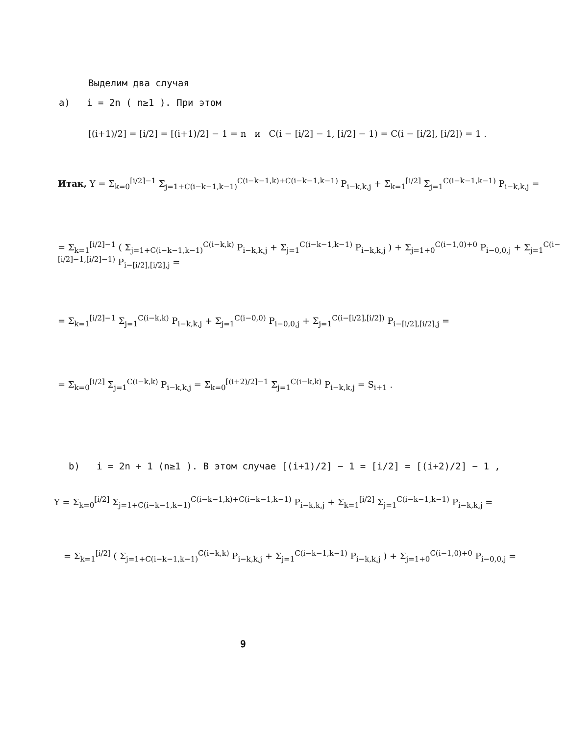Выделим два случая
a) i = 2n ( n≥1 ). При этом
[(i+1)/2] = [i/2] = [(i+1)/2] − 1 = n и C(i − [i/2] − 1, [i/2] − 1) = C(i − [i/2], [i/2]) = 1 .
Итак, Y = Σ<sub>k=0</sub><sup>[i/2]−1</sup> Σ<sub>j=1+C(i−k−1,k−1)</sub><sup>C(i−k−1,k)+C(i−k−1,k−1)</sup> P<sub>i−k,k,j</sub> + Σ<sub>k=1</sub><sup>[i/2]</sup> Σ<sub>j=1</sub><sup>C(i−k−1,k−1)</sup> P<sub>i−k,k,j</sub> =
= Σ<sub>k=1</sub><sup>[i/2]−1</sup> ( Σ<sub>j=1+C(i−k−1,k−1)</sub><sup>C(i−k,k)</sup> P<sub>i−k,k,j</sub> + Σ<sub>j=1</sub><sup>C(i−k−1,k−1)</sup> P<sub>i−k,k,j</sub> ) + Σ<sub>j=1+0</sub><sup>C(i−1,0)+0</sup> P<sub>i−0,0,j</sub> + Σ<sub>j=1</sub><sup>C(i−[i/2]−1,[i/2]−1)</sup> P<sub>i−[i/2],[i/2],j</sub> =
= Σ<sub>k=1</sub><sup>[i/2]−1</sup> Σ<sub>j=1</sub><sup>C(i−k,k)</sup> P<sub>i−k,k,j</sub> + Σ<sub>j=1</sub><sup>C(i−0,0)</sup> P<sub>i−0,0,j</sub> + Σ<sub>j=1</sub><sup>C(i−[i/2],[i/2])</sup> P<sub>i−[i/2],[i/2],j</sub> =
= Σ<sub>k=0</sub><sup>[i/2]</sup> Σ<sub>j=1</sub><sup>C(i−k,k)</sup> P<sub>i−k,k,j</sub> = Σ<sub>k=0</sub><sup>[(i+2)/2]−1</sup> Σ<sub>j=1</sub><sup>C(i−k,k)</sup> P<sub>i−k,k,j</sub> = S<sub>i+1</sub> .
b) i = 2n + 1 (n≥1 ). В этом случае [(i+1)/2] − 1 = [i/2] = [(i+2)/2] − 1 ,
Y = Σ<sub>k=0</sub><sup>[i/2]</sup> Σ<sub>j=1+C(i−k−1,k−1)</sub><sup>C(i−k−1,k)+C(i−k−1,k−1)</sup> P<sub>i−k,k,j</sub> + Σ<sub>k=1</sub><sup>[i/2]</sup> Σ<sub>j=1</sub><sup>C(i−k−1,k−1)</sup> P<sub>i−k,k,j</sub> =
= Σ<sub>k=1</sub><sup>[i/2]</sup> ( Σ<sub>j=1+C(i−k−1,k−1)</sub><sup>C(i−k,k)</sup> P<sub>i−k,k,j</sub> + Σ<sub>j=1</sub><sup>C(i−k−1,k−1)</sup> P<sub>i−k,k,j</sub> ) + Σ<sub>j=1+0</sub><sup>C(i−1,0)+0</sup> P<sub>i−0,0,j</sub> =
9